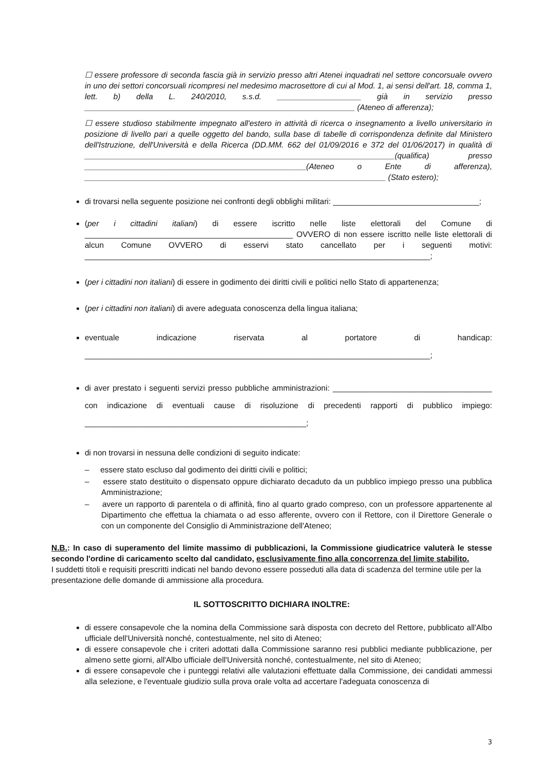☐ essere professore di seconda fascia già in servizio presso altri Atenei inquadrati nel settore concorsuale ovvero in uno dei settori concorsuali ricompresi nel medesimo macrosettore di cui al Mod. 1, ai sensi dell'art. 18, comma 1, lett. b) della L. 240/2010, s.s.d. ___________________ già in servizio presso _____________________________________________________________ (Ateneo di afferenza);
☐ essere studioso stabilmente impegnato all'estero in attività di ricerca o insegnamento a livello universitario in posizione di livello pari a quelle oggetto del bando, sulla base di tabelle di corrispondenza definite dal Ministero dell'Istruzione, dell'Università e della Ricerca (DD.MM. 662 del 01/09/2016 e 372 del 01/06/2017) in qualità di ______________________________________________________________________(qualifica) presso __________________________________________________(Ateneo o Ente di afferenza), ____________________________________________________________________ (Stato estero);
di trovarsi nella seguente posizione nei confronti degli obblighi militari: _________________________________;
(per i cittadini italiani) di essere iscritto nelle liste elettorali del Comune di _______________________________________________ OVVERO di non essere iscritto nelle liste elettorali di alcun Comune OVVERO di esservi stato cancellato per i seguenti motivi: ______________________________________________________________________________;
(per i cittadini non italiani) di essere in godimento dei diritti civili e politici nello Stato di appartenenza;
(per i cittadini non italiani) di avere adeguata conoscenza della lingua italiana;
eventuale indicazione riservata al portatore di handicap: ______________________________________________________________________________;
di aver prestato i seguenti servizi presso pubbliche amministrazioni: ____________________________________ con indicazione di eventuali cause di risoluzione di precedenti rapporti di pubblico impiego: __________________________________________________;
di non trovarsi in nessuna delle condizioni di seguito indicate:
– essere stato escluso dal godimento dei diritti civili e politici;
– essere stato destituito o dispensato oppure dichiarato decaduto da un pubblico impiego presso una pubblica Amministrazione;
– avere un rapporto di parentela o di affinità, fino al quarto grado compreso, con un professore appartenente al Dipartimento che effettua la chiamata o ad esso afferente, ovvero con il Rettore, con il Direttore Generale o con un componente del Consiglio di Amministrazione dell'Ateneo;
N.B.: In caso di superamento del limite massimo di pubblicazioni, la Commissione giudicatrice valuterà le stesse secondo l'ordine di caricamento scelto dal candidato, esclusivamente fino alla concorrenza del limite stabilito.
I suddetti titoli e requisiti prescritti indicati nel bando devono essere posseduti alla data di scadenza del termine utile per la presentazione delle domande di ammissione alla procedura.
IL SOTTOSCRITTO DICHIARA INOLTRE:
di essere consapevole che la nomina della Commissione sarà disposta con decreto del Rettore, pubblicato all'Albo ufficiale dell'Università nonché, contestualmente, nel sito di Ateneo;
di essere consapevole che i criteri adottati dalla Commissione saranno resi pubblici mediante pubblicazione, per almeno sette giorni, all'Albo ufficiale dell'Università nonché, contestualmente, nel sito di Ateneo;
di essere consapevole che i punteggi relativi alle valutazioni effettuate dalla Commissione, dei candidati ammessi alla selezione, e l'eventuale giudizio sulla prova orale volta ad accertare l'adeguata conoscenza di
3